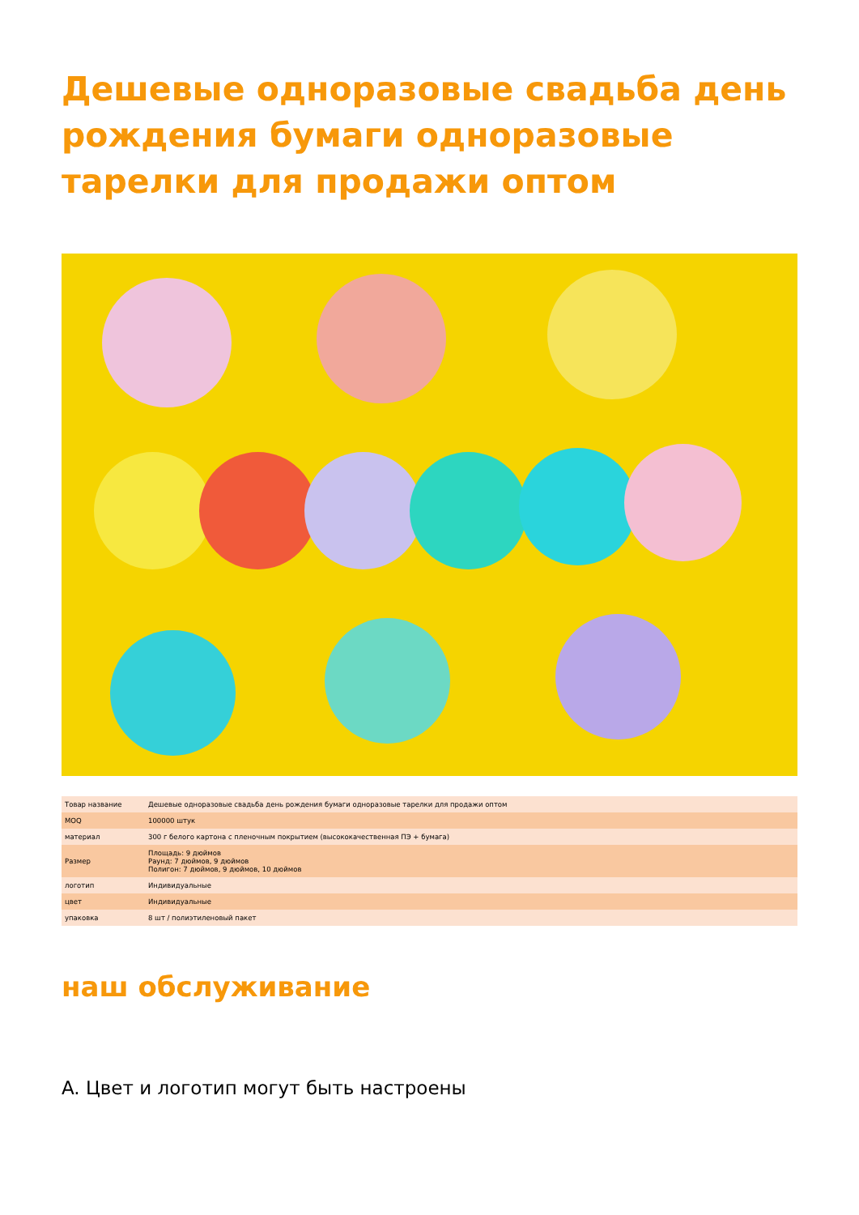Дешевые одноразовые свадьба день рождения бумаги одноразовые тарелки для продажи оптом
| Товар название | Дешевые одноразовые свадьба день рождения бумаги одноразовые тарелки для продажи оптом |
| MOQ | 100000 штук |
| материал | 300 г белого картона с пленочным покрытием (высококачественная ПЭ + бумага) |
| Размер | Площадь: 9 дюймов Раунд: 7 дюймов, 9 дюймов Полигон: 7 дюймов, 9 дюймов, 10 дюймов |
| логотип | Индивидуальные |
| цвет | Индивидуальные |
| упаковка | 8 шт / полиэтиленовый пакет |
наш обслуживание
A. Цвет и логотип могут быть настроены